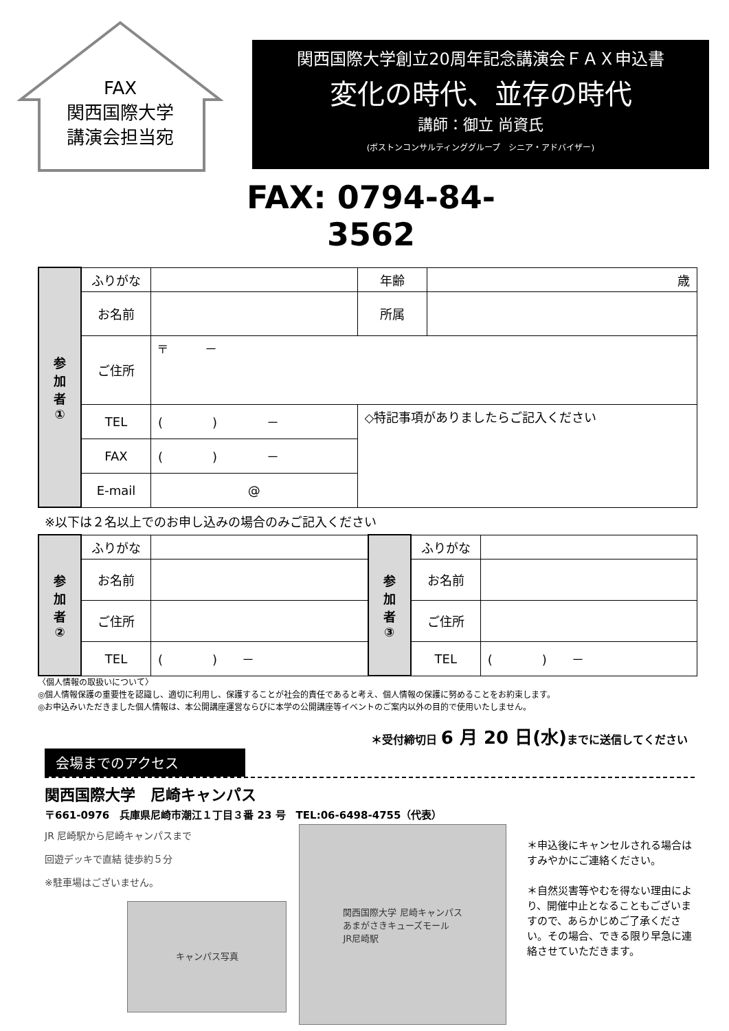FAX
関西国際大学
講演会担当宛
関西国際大学創立20周年記念講演会ＦＡＸ申込書
変化の時代、並存の時代
講師：御立 尚資氏
(ボストンコンサルティンググループ　シニア・アドバイザー)
FAX: 0794-84-3562
| 参 加 者 ① | ふりがな | | | 年齢 | 歳 |
| | お名前 | | | 所属 | |
| | ご住所 | 〒 － | | | |
| | TEL | ( ) － | ◇特記事項がありましたらご記入ください | | |
| | FAX | ( ) － | | | |
| | E-mail | @ | | | |
※以下は２名以上でのお申し込みの場合のみご記入ください
| 参 加 者 ② | ふりがな | | 参 加 者 ③ | ふりがな | |
| | お名前 | | | お名前 | |
| | ご住所 | | | ご住所 | |
| | TEL | ( ) － | | TEL | ( ) － |
〈個人情報の取扱いについて〉
◎個人情報保護の重要性を認識し、適切に利用し、保護することが社会的責任であると考え、個人情報の保護に努めることをお約束します。
◎お申込みいただきました個人情報は、本公開講座運営ならびに本学の公開講座等イベントのご案内以外の目的で使用いたしません。
＊受付締切日 6 月 20 日(水) までに送信してください
会場までのアクセス
関西国際大学　尼崎キャンパス
〒661-0976　兵庫県尼崎市潮江１丁目３番 23 号　TEL:06-6498-4755（代表）
JR 尼崎駅から尼崎キャンパスまで
回遊デッキで直結 徒歩約５分
※駐車場はございません。
キャンパス写真
関西国際大学 尼崎キャンパス
あまがさきキューズモール
JR尼崎駅
＊申込後にキャンセルされる場合はすみやかにご連絡ください。
＊自然災害等やむを得ない理由により、開催中止となることもございますので、あらかじめご了承ください。その場合、できる限り早急に連絡させていただきます。